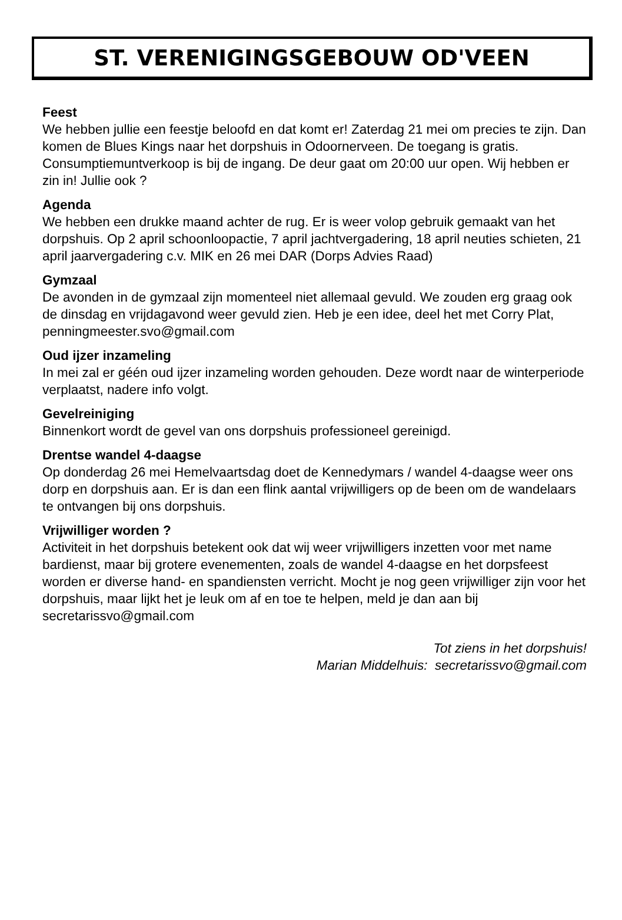ST. VERENIGINGSGEBOUW OD'VEEN
Feest
We hebben jullie een feestje beloofd en dat komt er! Zaterdag 21 mei om precies te zijn. Dan komen de Blues Kings naar het dorpshuis in Odoornerveen. De toegang is gratis. Consumptiemuntverkoop is bij de ingang. De deur gaat om 20:00 uur open. Wij hebben er zin in! Jullie ook ?
Agenda
We hebben een drukke maand achter de rug. Er is weer volop gebruik gemaakt van het dorpshuis. Op 2 april schoonloopactie, 7 april jachtvergadering, 18 april neuties schieten, 21 april jaarvergadering c.v. MIK en 26 mei DAR (Dorps Advies Raad)
Gymzaal
De avonden in de gymzaal zijn momenteel niet allemaal gevuld. We zouden erg graag ook de dinsdag en vrijdagavond weer gevuld zien. Heb je een idee, deel het met Corry Plat, penningmeester.svo@gmail.com
Oud ijzer inzameling
In mei zal er géén oud ijzer inzameling worden gehouden. Deze wordt naar de winterperiode verplaatst, nadere info volgt.
Gevelreiniging
Binnenkort wordt de gevel van ons dorpshuis professioneel gereinigd.
Drentse wandel 4-daagse
Op donderdag 26 mei Hemelvaartsdag doet de Kennedymars / wandel 4-daagse weer ons dorp en dorpshuis aan. Er is dan een flink aantal vrijwilligers op de been om de wandelaars te ontvangen bij ons dorpshuis.
Vrijwilliger worden ?
Activiteit in het dorpshuis betekent ook dat wij weer vrijwilligers inzetten voor met name bardienst, maar bij grotere evenementen, zoals de wandel 4-daagse en het dorpsfeest worden er diverse hand- en spandiensten verricht. Mocht je nog geen vrijwilliger zijn voor het dorpshuis, maar lijkt het je leuk om af en toe te helpen, meld je dan aan bij secretarissvo@gmail.com
Tot ziens in het dorpshuis!
Marian Middelhuis: secretarissvo@gmail.com